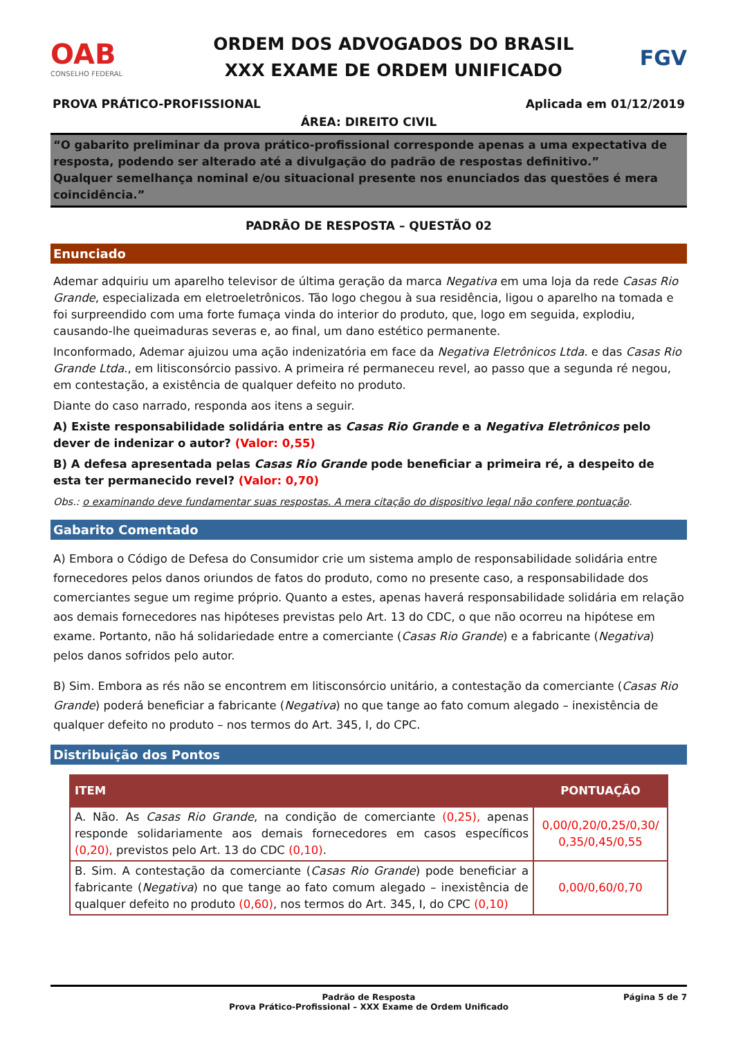OAB
CONSELHO FEDERAL
ORDEM DOS ADVOGADOS DO BRASIL
XXX EXAME DE ORDEM UNIFICADO
FGV
PROVA PRÁTICO-PROFISSIONAL Aplicada em 01/12/2019
ÁREA: DIREITO CIVIL
“O gabarito preliminar da prova prático-profissional corresponde apenas a uma expectativa de resposta, podendo ser alterado até a divulgação do padrão de respostas definitivo.”
Qualquer semelhança nominal e/ou situacional presente nos enunciados das questões é mera coincidência.”
PADRÃO DE RESPOSTA – QUESTÃO 02
Enunciado
Ademar adquiriu um aparelho televisor de última geração da marca Negativa em uma loja da rede Casas Rio Grande, especializada em eletroeletrônicos. Tão logo chegou à sua residência, ligou o aparelho na tomada e foi surpreendido com uma forte fumaça vinda do interior do produto, que, logo em seguida, explodiu, causando-lhe queimaduras severas e, ao final, um dano estético permanente.
Inconformado, Ademar ajuizou uma ação indenizatória em face da Negativa Eletrônicos Ltda. e das Casas Rio Grande Ltda., em litisconsórcio passivo. A primeira ré permaneceu revel, ao passo que a segunda ré negou, em contestação, a existência de qualquer defeito no produto.
Diante do caso narrado, responda aos itens a seguir.
A) Existe responsabilidade solidária entre as Casas Rio Grande e a Negativa Eletrônicos pelo dever de indenizar o autor? (Valor: 0,55)
B) A defesa apresentada pelas Casas Rio Grande pode beneficiar a primeira ré, a despeito de esta ter permanecido revel? (Valor: 0,70)
Obs.: o examinando deve fundamentar suas respostas. A mera citação do dispositivo legal não confere pontuação.
Gabarito Comentado
A) Embora o Código de Defesa do Consumidor crie um sistema amplo de responsabilidade solidária entre fornecedores pelos danos oriundos de fatos do produto, como no presente caso, a responsabilidade dos comerciantes segue um regime próprio. Quanto a estes, apenas haverá responsabilidade solidária em relação aos demais fornecedores nas hipóteses previstas pelo Art. 13 do CDC, o que não ocorreu na hipótese em exame. Portanto, não há solidariedade entre a comerciante (Casas Rio Grande) e a fabricante (Negativa) pelos danos sofridos pelo autor.
B) Sim. Embora as rés não se encontrem em litisconsórcio unitário, a contestação da comerciante (Casas Rio Grande) poderá beneficiar a fabricante (Negativa) no que tange ao fato comum alegado – inexistência de qualquer defeito no produto – nos termos do Art. 345, I, do CPC.
Distribuição dos Pontos
| ITEM | PONTUAÇÃO |
| --- | --- |
| A. Não. As Casas Rio Grande , na condição de comerciante (0,25), apenas responde solidariamente aos demais fornecedores em casos específicos (0,20), previstos pelo Art. 13 do CDC (0,10) . | 0,00/0,20/0,25/0,30/ 0,35/0,45/0,55 |
| B. Sim. A contestação da comerciante ( Casas Rio Grande ) pode beneficiar a fabricante ( Negativa ) no que tange ao fato comum alegado – inexistência de qualquer defeito no produto (0,60) , nos termos do Art. 345, I, do CPC (0,10) | 0,00/0,60/0,70 |
Padrão de Resposta
Prova Prático-Profissional – XXX Exame de Ordem Unificado Página 5 de 7